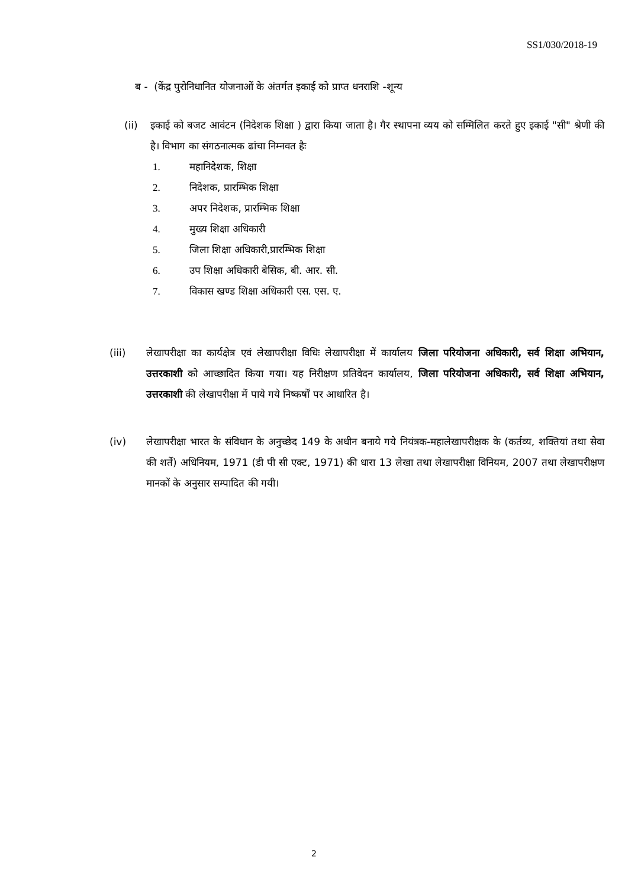SS1/030/2018-19
ब - (केंद्र पुरोनिधानित योजनाओं के अंतर्गत इकाई को प्राप्त धनराशि -शून्य
(ii) इकाई को बजट आवंटन (निदेशक शिक्षा ) द्वारा किया जाता है। गैर स्थापना व्यय को सम्मिलित करते हुए इकाई "सी" श्रेणी की है। विभाग का संगठनात्मक ढांचा निम्नवत हैः
1. महानिदेशक, शिक्षा
2. निदेशक, प्रारम्भिक शिक्षा
3. अपर निदेशक, प्रारम्भिक शिक्षा
4. मुख्य शिक्षा अधिकारी
5. जिला शिक्षा अधिकारी,प्रारम्भिक शिक्षा
6. उप शिक्षा अधिकारी बेसिक, बी. आर. सी.
7. विकास खण्ड शिक्षा अधिकारी एस. एस. ए.
(iii) लेखापरीक्षा का कार्यक्षेत्र एवं लेखापरीक्षा विधिः लेखापरीक्षा में कार्यालय जिला परियोजना अधिकारी, सर्व शिक्षा अभियान, उत्तरकाशी को आच्छादित किया गया। यह निरीक्षण प्रतिवेदन कार्यालय, जिला परियोजना अधिकारी, सर्व शिक्षा अभियान, उत्तरकाशी की लेखापरीक्षा में पाये गये निष्कर्षों पर आधारित है।
(iv) लेखापरीक्षा भारत के संविधान के अनुच्छेद 149 के अधीन बनाये गये नियंत्रक-महालेखापरीक्षक के (कर्तव्य, शक्तियां तथा सेवा की शर्ते) अधिनियम, 1971 (डी पी सी एक्ट, 1971) की धारा 13 लेखा तथा लेखापरीक्षा विनियम, 2007 तथा लेखापरीक्षण मानकों के अनुसार सम्पादित की गयी।
2